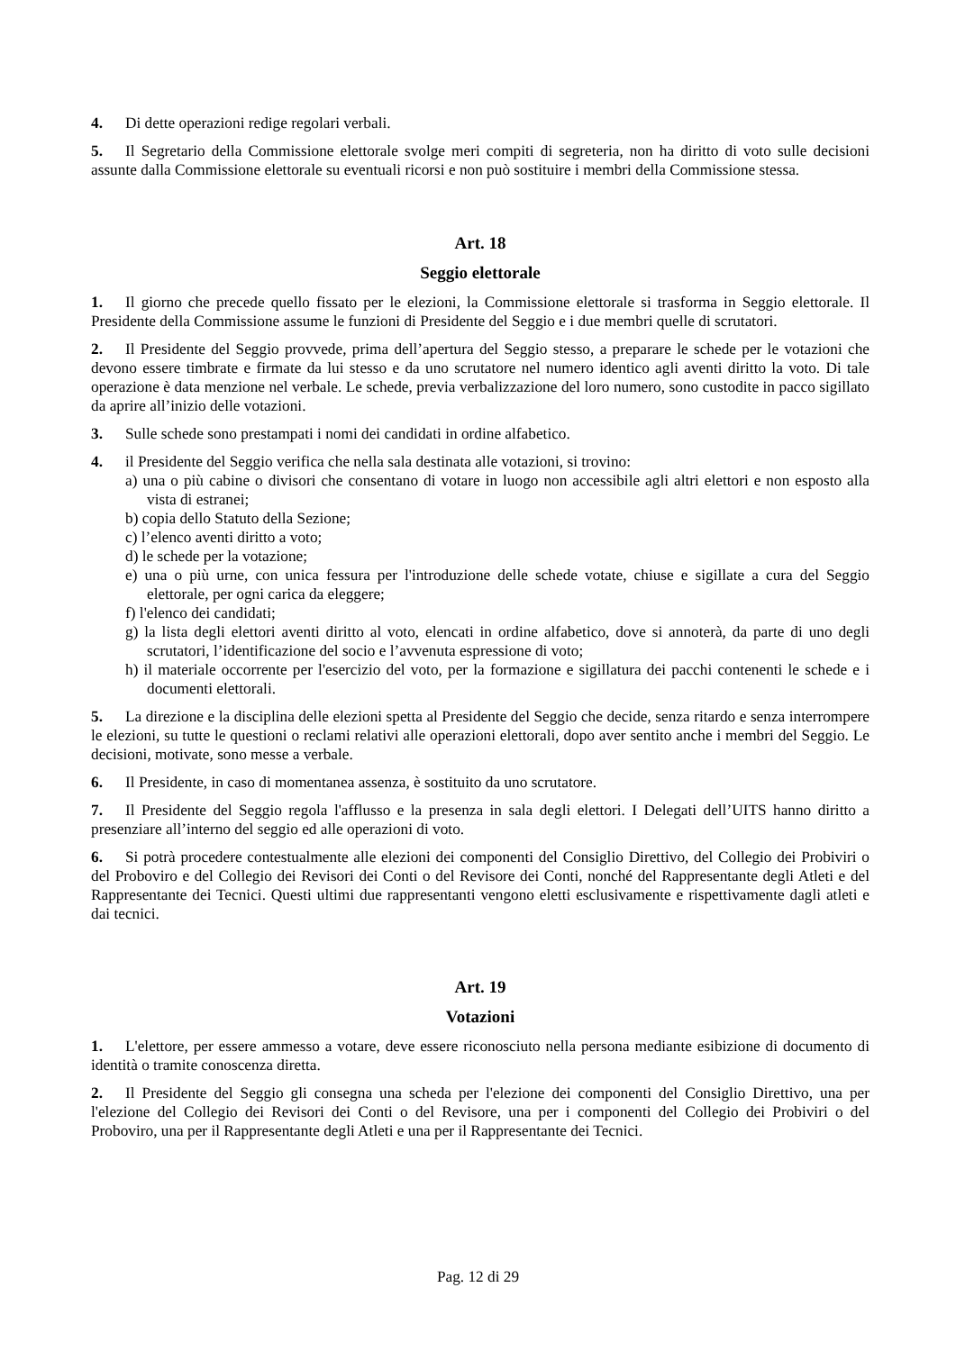4. Di dette operazioni redige regolari verbali.
5. Il Segretario della Commissione elettorale svolge meri compiti di segreteria, non ha diritto di voto sulle decisioni assunte dalla Commissione elettorale su eventuali ricorsi e non può sostituire i membri della Commissione stessa.
Art. 18
Seggio elettorale
1. Il giorno che precede quello fissato per le elezioni, la Commissione elettorale si trasforma in Seggio elettorale. Il Presidente della Commissione assume le funzioni di Presidente del Seggio e i due membri quelle di scrutatori.
2. Il Presidente del Seggio provvede, prima dell’apertura del Seggio stesso, a preparare le schede per le votazioni che devono essere timbrate e firmate da lui stesso e da uno scrutatore nel numero identico agli aventi diritto la voto. Di tale operazione è data menzione nel verbale. Le schede, previa verbalizzazione del loro numero, sono custodite in pacco sigillato da aprire all’inizio delle votazioni.
3. Sulle schede sono prestampati i nomi dei candidati in ordine alfabetico.
4. il Presidente del Seggio verifica che nella sala destinata alle votazioni, si trovino:
a) una o più cabine o divisori che consentano di votare in luogo non accessibile agli altri elettori e non esposto alla vista di estranei;
b) copia dello Statuto della Sezione;
c) l’elenco aventi diritto a voto;
d) le schede per la votazione;
e) una o più urne, con unica fessura per l'introduzione delle schede votate, chiuse e sigillate a cura del Seggio elettorale, per ogni carica da eleggere;
f) l'elenco dei candidati;
g) la lista degli elettori aventi diritto al voto, elencati in ordine alfabetico, dove si annoterà, da parte di uno degli scrutatori, l’identificazione del socio e l’avvenuta espressione di voto;
h) il materiale occorrente per l'esercizio del voto, per la formazione e sigillatura dei pacchi contenenti le schede e i documenti elettorali.
5. La direzione e la disciplina delle elezioni spetta al Presidente del Seggio che decide, senza ritardo e senza interrompere le elezioni, su tutte le questioni o reclami relativi alle operazioni elettorali, dopo aver sentito anche i membri del Seggio. Le decisioni, motivate, sono messe a verbale.
6. Il Presidente, in caso di momentanea assenza, è sostituito da uno scrutatore.
7. Il Presidente del Seggio regola l'afflusso e la presenza in sala degli elettori. I Delegati dell’UITS hanno diritto a presenziare all’interno del seggio ed alle operazioni di voto.
6. Si potrà procedere contestualmente alle elezioni dei componenti del Consiglio Direttivo, del Collegio dei Probiviri o del Proboviro e del Collegio dei Revisori dei Conti o del Revisore dei Conti, nonché del Rappresentante degli Atleti e del Rappresentante dei Tecnici. Questi ultimi due rappresentanti vengono eletti esclusivamente e rispettivamente dagli atleti e dai tecnici.
Art. 19
Votazioni
1. L'elettore, per essere ammesso a votare, deve essere riconosciuto nella persona mediante esibizione di documento di identità o tramite conoscenza diretta.
2. Il Presidente del Seggio gli consegna una scheda per l'elezione dei componenti del Consiglio Direttivo, una per l'elezione del Collegio dei Revisori dei Conti o del Revisore, una per i componenti del Collegio dei Probiviri o del Proboviro, una per il Rappresentante degli Atleti e una per il Rappresentante dei Tecnici.
Pag. 12 di 29